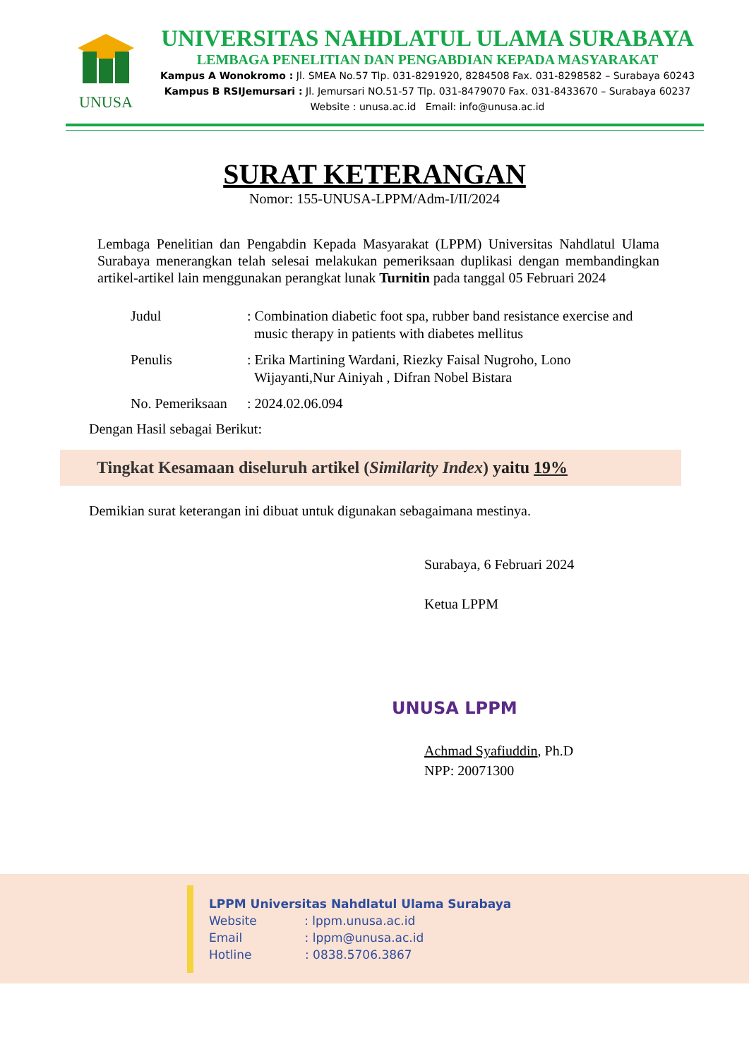UNUSA
UNIVERSITAS NAHDLATUL ULAMA SURABAYA
LEMBAGA PENELITIAN DAN PENGABDIAN KEPADA MASYARAKAT
Kampus A Wonokromo : Jl. SMEA No.57 Tlp. 031-8291920, 8284508 Fax. 031-8298582 – Surabaya 60243
Kampus B RSIJemursari : Jl. Jemursari NO.51-57 Tlp. 031-8479070 Fax. 031-8433670 – Surabaya 60237
Website : unusa.ac.id Email: info@unusa.ac.id
SURAT KETERANGAN
Nomor: 155-UNUSA-LPPM/Adm-I/II/2024
Lembaga Penelitian dan Pengabdin Kepada Masyarakat (LPPM) Universitas Nahdlatul Ulama Surabaya menerangkan telah selesai melakukan pemeriksaan duplikasi dengan membandingkan artikel-artikel lain menggunakan perangkat lunak Turnitin pada tanggal 05 Februari 2024
| Judul | : Combination diabetic foot spa, rubber band resistance exercise and music therapy in patients with diabetes mellitus |
| Penulis | : Erika Martining Wardani, Riezky Faisal Nugroho, Lono Wijayanti,Nur Ainiyah , Difran Nobel Bistara |
| No. Pemeriksaan | : 2024.02.06.094 |
Dengan Hasil sebagai Berikut:
Tingkat Kesamaan diseluruh artikel (Similarity Index) yaitu 19%
Demikian surat keterangan ini dibuat untuk digunakan sebagaimana mestinya.
Surabaya, 6 Februari 2024
Ketua LPPM
UNUSA LPPM
Achmad Syafiuddin, Ph.D
NPP: 20071300
LPPM Universitas Nahdlatul Ulama Surabaya
Website : lppm.unusa.ac.id
Email : lppm@unusa.ac.id
Hotline : 0838.5706.3867